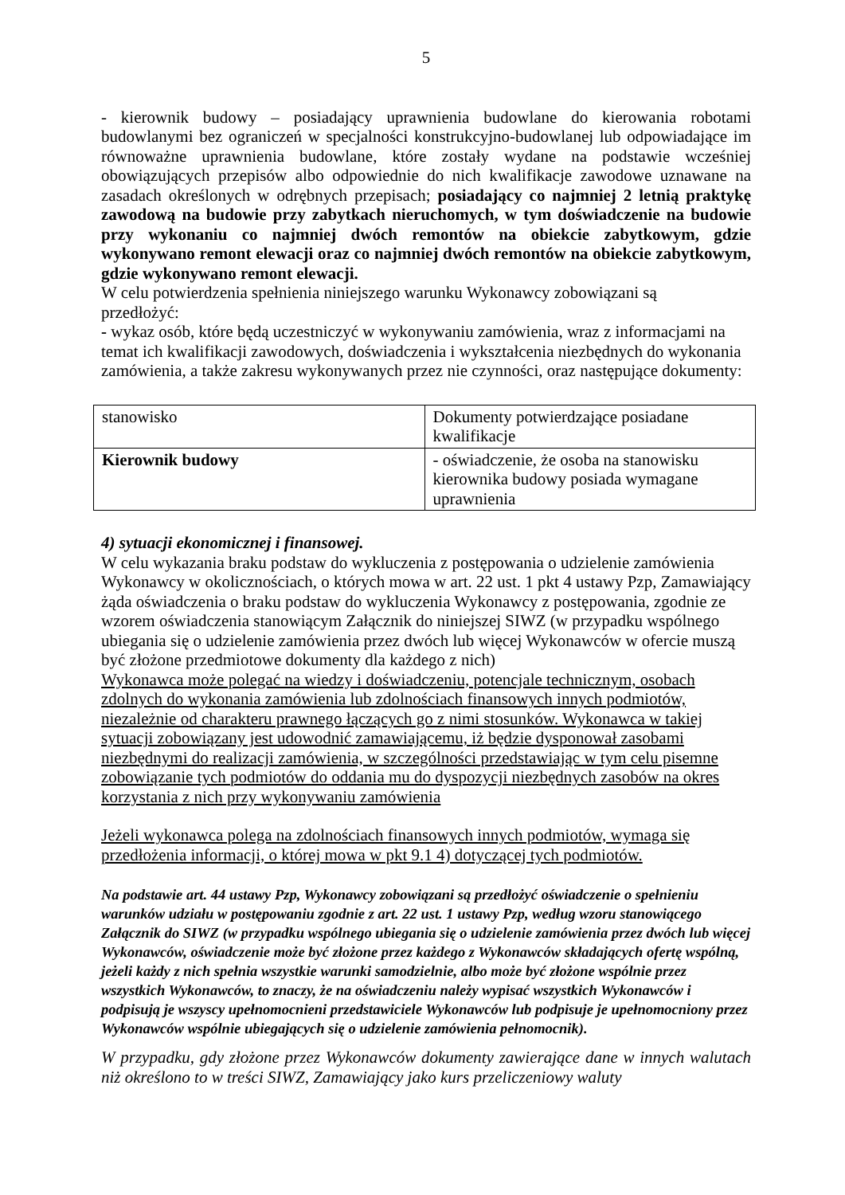5
- kierownik budowy – posiadający uprawnienia budowlane do kierowania robotami budowlanymi bez ograniczeń w specjalności konstrukcyjno-budowlanej lub odpowiadające im równoważne uprawnienia budowlane, które zostały wydane na podstawie wcześniej obowiązujących przepisów albo odpowiednie do nich kwalifikacje zawodowe uznawane na zasadach określonych w odrębnych przepisach; posiadający co najmniej 2 letnią praktykę zawodową na budowie przy zabytkach nieruchomych, w tym doświadczenie na budowie przy wykonaniu co najmniej dwóch remontów na obiekcie zabytkowym, gdzie wykonywano remont elewacji oraz co najmniej dwóch remontów na obiekcie zabytkowym, gdzie wykonywano remont elewacji.
W celu potwierdzenia spełnienia niniejszego warunku Wykonawcy zobowiązani są
przedłożyć:
- wykaz osób, które będą uczestniczyć w wykonywaniu zamówienia, wraz z informacjami na temat ich kwalifikacji zawodowych, doświadczenia i wykształcenia niezbędnych do wykonania zamówienia, a także zakresu wykonywanych przez nie czynności, oraz następujące dokumenty:
| stanowisko | Dokumenty potwierdzające posiadane kwalifikacje |
| Kierownik budowy | - oświadczenie, że osoba na stanowisku kierownika budowy posiada wymagane uprawnienia |
4) sytuacji ekonomicznej i finansowej.
W celu wykazania braku podstaw do wykluczenia z postępowania o udzielenie zamówienia Wykonawcy w okolicznościach, o których mowa w art. 22 ust. 1 pkt 4 ustawy Pzp, Zamawiający żąda oświadczenia o braku podstaw do wykluczenia Wykonawcy z postępowania, zgodnie ze wzorem oświadczenia stanowiącym Załącznik do niniejszej SIWZ (w przypadku wspólnego ubiegania się o udzielenie zamówienia przez dwóch lub więcej Wykonawców w ofercie muszą być złożone przedmiotowe dokumenty dla każdego z nich)
Wykonawca może polegać na wiedzy i doświadczeniu, potencjale technicznym, osobach zdolnych do wykonania zamówienia lub zdolnościach finansowych innych podmiotów, niezależnie od charakteru prawnego łączących go z nimi stosunków. Wykonawca w takiej sytuacji zobowiązany jest udowodnić zamawiającemu, iż będzie dysponował zasobami niezbędnymi do realizacji zamówienia, w szczególności przedstawiając w tym celu pisemne zobowiązanie tych podmiotów do oddania mu do dyspozycji niezbędnych zasobów na okres korzystania z nich przy wykonywaniu zamówienia
Jeżeli wykonawca polega na zdolnościach finansowych innych podmiotów, wymaga się przedłożenia informacji, o której mowa w pkt 9.1 4) dotyczącej tych podmiotów.
Na podstawie art. 44 ustawy Pzp, Wykonawcy zobowiązani są przedłożyć oświadczenie o spełnieniu warunków udziału w postępowaniu zgodnie z art. 22 ust. 1 ustawy Pzp, według wzoru stanowiącego Załącznik do SIWZ (w przypadku wspólnego ubiegania się o udzielenie zamówienia przez dwóch lub więcej Wykonawców, oświadczenie może być złożone przez każdego z Wykonawców składających ofertę wspólną, jeżeli każdy z nich spełnia wszystkie warunki samodzielnie, albo może być złożone wspólnie przez wszystkich Wykonawców, to znaczy, że na oświadczeniu należy wypisać wszystkich Wykonawców i podpisują je wszyscy upełnomocnieni przedstawiciele Wykonawców lub podpisuje je upełnomocniony przez Wykonawców wspólnie ubiegających się o udzielenie zamówienia pełnomocnik).
W przypadku, gdy złożone przez Wykonawców dokumenty zawierające dane w innych walutach niż określono to w treści SIWZ, Zamawiający jako kurs przeliczeniowy waluty